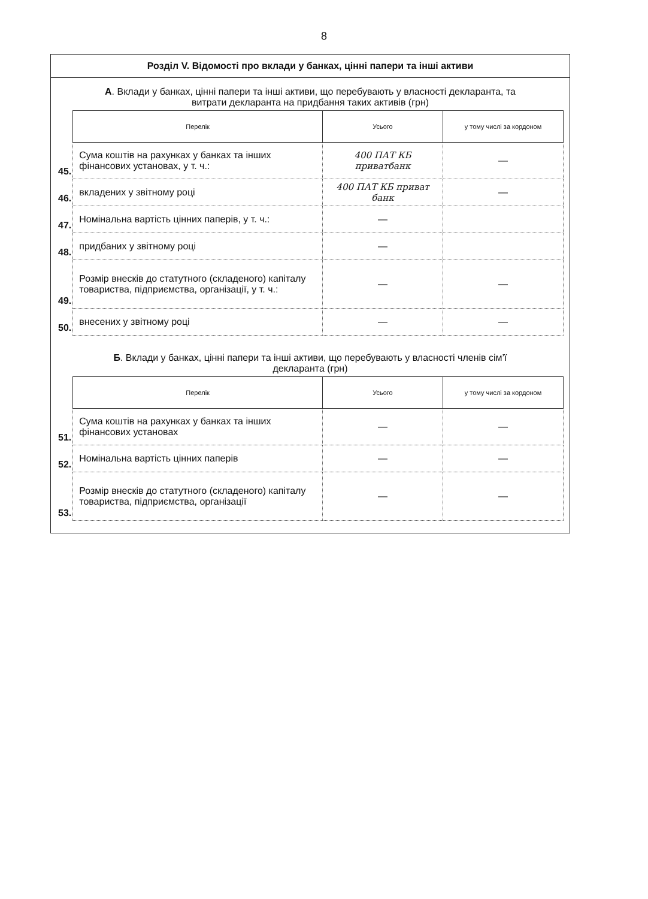8
Розділ V. Відомості про вклади у банках, цінні папери та інші активи
А. Вклади у банках, цінні папери та інші активи, що перебувають у власності декларанта, та витрати декларанта на придбання таких активів (грн)
| | Перелік | Усього | у тому числі за кордоном |
| 45. | Сума коштів на рахунках у банках та інших фінансових установах, у т. ч.: | 400 ПАТ КБ приватбанк | — |
| 46. | вкладених у звітному році | 400 ПАТ КБ приват банк | — |
| 47. | Номінальна вартість цінних паперів, у т. ч.: | — | |
| 48. | придбаних у звітному році | — | |
| 49. | Розмір внесків до статутного (складеного) капіталу товариства, підприємства, організації, у т. ч.: | — | — |
| 50. | внесених у звітному році | — | — |
Б. Вклади у банках, цінні папери та інші активи, що перебувають у власності членів сім’ї декларанта (грн)
| | Перелік | Усього | у тому числі за кордоном |
| 51. | Сума коштів на рахунках у банках та інших фінансових установах | — | — |
| 52. | Номінальна вартість цінних паперів | — | — |
| 53. | Розмір внесків до статутного (складеного) капіталу товариства, підприємства, організації | — | — |